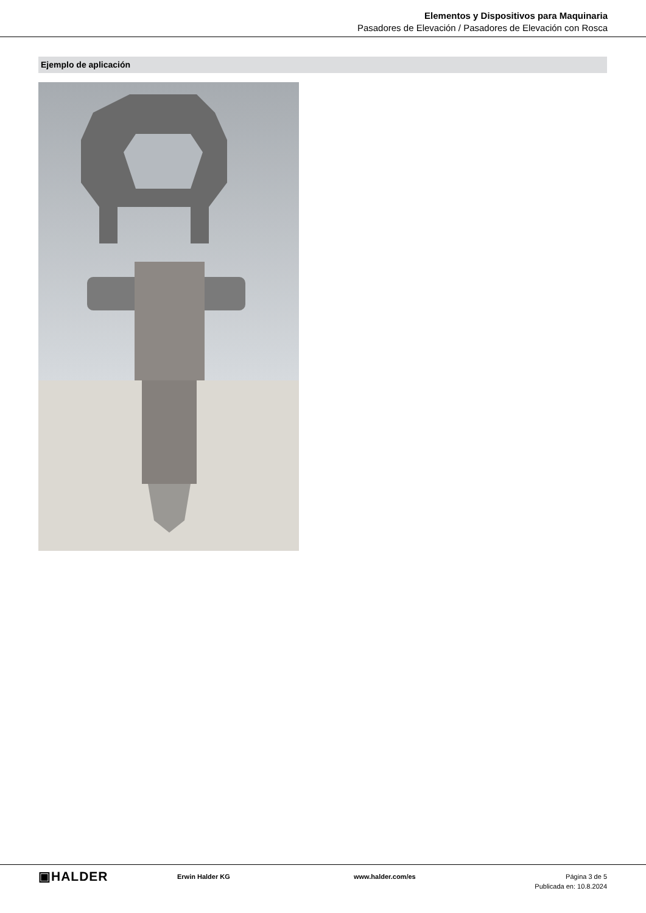Elementos y Dispositivos para Maquinaria
Pasadores de Elevación / Pasadores de Elevación con Rosca
Ejemplo de aplicación
▣HALDER
Erwin Halder KG www.halder.com/es Página 3 de 5
Publicada en: 10.8.2024